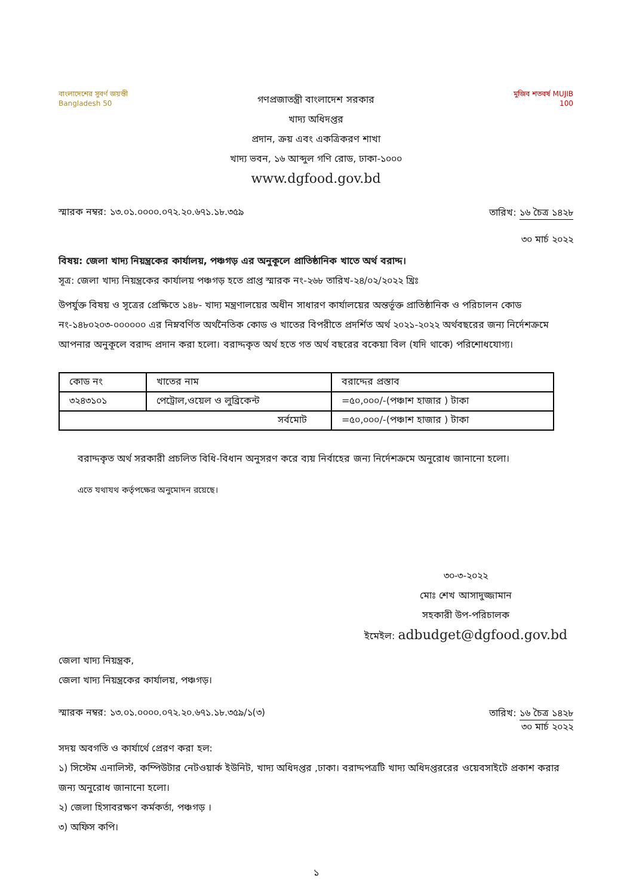বাংলাদেশের সুবর্ণ জয়ন্তী
Bangladesh 50
গণপ্রজাতন্ত্রী বাংলাদেশ সরকার
খাদ্য অধিদপ্তর
প্রদান, ক্রয় এবং একত্রিকরণ শাখা
খাদ্য ভবন, ১৬ আব্দুল গণি রোড, ঢাকা-১০০০
www.dgfood.gov.bd
মুজিব শতবর্ষ MUJIB 100
স্মারক নম্বর: ১৩.০১.০০০০.০৭২.২০.৬৭১.১৮.৩৫৯
তারিখ: ১৬ চৈত্র ১৪২৮
৩০ মার্চ ২০২২
বিষয়: জেলা খাদ্য নিয়ন্ত্রকের কার্যালয়, পঞ্চগড় এর অনুকূলে প্রাতিষ্ঠানিক খাতে অর্থ বরাদ্দ।
সূত্র: জেলা খাদ্য নিয়ন্ত্রকের কার্যালয় পঞ্চগড় হতে প্রাপ্ত স্মারক নং-২৬৮ তারিখ-২৪/০২/২০২২ খ্রিঃ
উপর্যুক্ত বিষয় ও সূত্রের প্রেক্ষিতে ১৪৮- খাদ্য মন্ত্রণালয়ের অধীন সাধারণ কার্যালয়ের অন্তর্ভূক্ত প্রাতিষ্ঠানিক ও পরিচালন কোড নং-১৪৮০২০৩-০০০০০০ এর নিম্নবর্ণিত অর্থনৈতিক কোড ও খাতের বিপরীতে প্রদর্শিত অর্থ ২০২১-২০২২ অর্থবছরের জন্য নির্দেশক্রমে আপনার অনুকূলে বরাদ্দ প্রদান করা হলো। বরাদ্দকৃত অর্থ হতে গত অর্থ বছরের বকেয়া বিল (যদি থাকে) পরিশোধযোগ্য।
| কোড নং | খাতের নাম | বরাদ্দের প্রস্তাব |
| --- | --- | --- |
| ৩২৪৩১০১ | পেট্রোল,ওয়েল ও লুব্রিকেন্ট | =৫০,০০০/-(পঞ্চাশ হাজার ) টাকা |
| সর্বমোট | | =৫০,০০০/-(পঞ্চাশ হাজার ) টাকা |
বরাদ্দকৃত অর্থ সরকারী প্রচলিত বিধি-বিধান অনুসরণ করে ব্যয় নির্বাহের জন্য নির্দেশক্রমে অনুরোধ জানানো হলো।
এতে যথাযথ কর্তৃপক্ষের অনুমোদন রয়েছে।
৩০-৩-২০২২
মোঃ শেখ আসাদুজ্জামান
সহকারী উপ-পরিচালক
ইমেইল: adbudget@dgfood.gov.bd
জেলা খাদ্য নিয়ন্ত্রক,
জেলা খাদ্য নিয়ন্ত্রকের কার্যালয়, পঞ্চগড়।
স্মারক নম্বর: ১৩.০১.০০০০.০৭২.২০.৬৭১.১৮.৩৫৯/১(৩)
তারিখ: ১৬ চৈত্র ১৪২৮
৩০ মার্চ ২০২২
সদয় অবগতি ও কার্যার্থে প্রেরণ করা হল:
১) সিস্টেম এনালিস্ট, কম্পিউটার নেটওয়ার্ক ইউনিট, খাদ্য অধিদপ্তর ,ঢাকা। বরাদ্দপত্রটি খাদ্য অধিদপ্তররের ওয়েবসাইটে প্রকাশ করার জন্য অনুরোধ জানানো হলো।
২) জেলা হিসাবরক্ষণ কর্মকর্তা, পঞ্চগড় ।
৩) অফিস কপি।
১